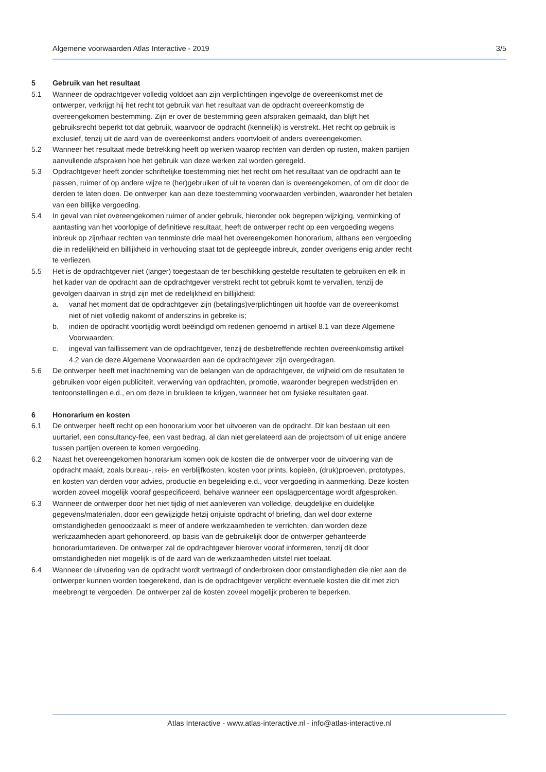Algemene voorwaarden Atlas Interactive - 2019 3/5
5 Gebruik van het resultaat
5.1 Wanneer de opdrachtgever volledig voldoet aan zijn verplichtingen ingevolge de overeenkomst met de ontwerper, verkrijgt hij het recht tot gebruik van het resultaat van de opdracht overeenkomstig de overeengekomen bestemming. Zijn er over de bestemming geen afspraken gemaakt, dan blijft het gebruiksrecht beperkt tot dat gebruik, waarvoor de opdracht (kennelijk) is verstrekt. Het recht op gebruik is exclusief, tenzij uit de aard van de overeenkomst anders voortvloeit of anders overeengekomen.
5.2 Wanneer het resultaat mede betrekking heeft op werken waarop rechten van derden op rusten, maken partijen aanvullende afspraken hoe het gebruik van deze werken zal worden geregeld.
5.3 Opdrachtgever heeft zonder schriftelijke toestemming niet het recht om het resultaat van de opdracht aan te passen, ruimer of op andere wijze te (her)gebruiken of uit te voeren dan is overeengekomen, of om dit door de derden te laten doen. De ontwerper kan aan deze toestemming voorwaarden verbinden, waaronder het betalen van een billijke vergoeding.
5.4 In geval van niet overeengekomen ruimer of ander gebruik, hieronder ook begrepen wijziging, verminking of aantasting van het voorlopige of definitieve resultaat, heeft de ontwerper recht op een vergoeding wegens inbreuk op zijn/haar rechten van tenminste drie maal het overeengekomen honorarium, althans een vergoeding die in redelijkheid en billijkheid in verhouding staat tot de gepleegde inbreuk, zonder overigens enig ander recht te verliezen.
5.5 Het is de opdrachtgever niet (langer) toegestaan de ter beschikking gestelde resultaten te gebruiken en elk in het kader van de opdracht aan de opdrachtgever verstrekt recht tot gebruik komt te vervallen, tenzij de gevolgen daarvan in strijd zijn met de redelijkheid en billijkheid:
a. vanaf het moment dat de opdrachtgever zijn (betalings)verplichtingen uit hoofde van de overeenkomst niet of niet volledig nakomt of anderszins in gebreke is;
b. indien de opdracht voortijdig wordt beëindigd om redenen genoemd in artikel 8.1 van deze Algemene Voorwaarden;
c. ingeval van faillissement van de opdrachtgever, tenzij de desbetreffende rechten overeenkomstig artikel 4.2 van de deze Algemene Voorwaarden aan de opdrachtgever zijn overgedragen.
5.6 De ontwerper heeft met inachtneming van de belangen van de opdrachtgever, de vrijheid om de resultaten te gebruiken voor eigen publiciteit, verwerving van opdrachten, promotie, waaronder begrepen wedstrijden en tentoonstellingen e.d., en om deze in bruikleen te krijgen, wanneer het om fysieke resultaten gaat.
6 Honorarium en kosten
6.1 De ontwerper heeft recht op een honorarium voor het uitvoeren van de opdracht. Dit kan bestaan uit een uurtarief, een consultancy-fee, een vast bedrag, al dan niet gerelateerd aan de projectsom of uit enige andere tussen partijen overeen te komen vergoeding.
6.2 Naast het overeengekomen honorarium komen ook de kosten die de ontwerper voor de uitvoering van de opdracht maakt, zoals bureau-, reis- en verblijfkosten, kosten voor prints, kopieën, (druk)proeven, prototypes, en kosten van derden voor advies, productie en begeleiding e.d., voor vergoeding in aanmerking. Deze kosten worden zoveel mogelijk vooraf gespecificeerd, behalve wanneer een opslagpercentage wordt afgesproken.
6.3 Wanneer de ontwerper door het niet tijdig of niet aanleveren van volledige, deugdelijke en duidelijke gegevens/materialen, door een gewijzigde hetzij onjuiste opdracht of briefing, dan wel door externe omstandigheden genoodzaakt is meer of andere werkzaamheden te verrichten, dan worden deze werkzaamheden apart gehonoreerd, op basis van de gebruikelijk door de ontwerper gehanteerde honorariumtarieven. De ontwerper zal de opdrachtgever hierover vooraf informeren, tenzij dit door omstandigheden niet mogelijk is of de aard van de werkzaamheden uitstel niet toelaat.
6.4 Wanneer de uitvoering van de opdracht wordt vertraagd of onderbroken door omstandigheden die niet aan de ontwerper kunnen worden toegerekend, dan is de opdrachtgever verplicht eventuele kosten die dit met zich meebrengt te vergoeden. De ontwerper zal de kosten zoveel mogelijk proberen te beperken.
Atlas Interactive - www.atlas-interactive.nl - info@atlas-interactive.nl